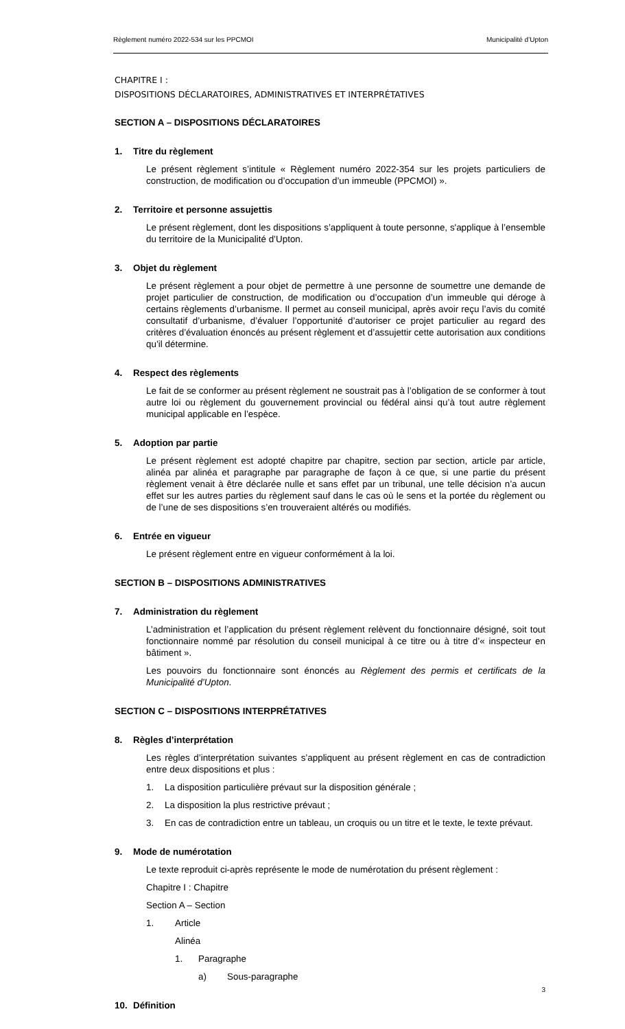Règlement numéro 2022-534 sur les PPCMOI Municipalité d’Upton
CHAPITRE I :
DISPOSITIONS DÉCLARATOIRES, ADMINISTRATIVES ET INTERPRÉTATIVES
SECTION A – DISPOSITIONS DÉCLARATOIRES
1. Titre du règlement
Le présent règlement s’intitule « Règlement numéro 2022-354 sur les projets particuliers de construction, de modification ou d’occupation d’un immeuble (PPCMOI) ».
2. Territoire et personne assujettis
Le présent règlement, dont les dispositions s’appliquent à toute personne, s'applique à l’ensemble du territoire de la Municipalité d’Upton.
3. Objet du règlement
Le présent règlement a pour objet de permettre à une personne de soumettre une demande de projet particulier de construction, de modification ou d’occupation d’un immeuble qui déroge à certains règlements d’urbanisme. Il permet au conseil municipal, après avoir reçu l’avis du comité consultatif d’urbanisme, d’évaluer l’opportunité d’autoriser ce projet particulier au regard des critères d’évaluation énoncés au présent règlement et d’assujettir cette autorisation aux conditions qu’il détermine.
4. Respect des règlements
Le fait de se conformer au présent règlement ne soustrait pas à l’obligation de se conformer à tout autre loi ou règlement du gouvernement provincial ou fédéral ainsi qu’à tout autre règlement municipal applicable en l’espèce.
5. Adoption par partie
Le présent règlement est adopté chapitre par chapitre, section par section, article par article, alinéa par alinéa et paragraphe par paragraphe de façon à ce que, si une partie du présent règlement venait à être déclarée nulle et sans effet par un tribunal, une telle décision n’a aucun effet sur les autres parties du règlement sauf dans le cas où le sens et la portée du règlement ou de l’une de ses dispositions s’en trouveraient altérés ou modifiés.
6. Entrée en vigueur
Le présent règlement entre en vigueur conformément à la loi.
SECTION B – DISPOSITIONS ADMINISTRATIVES
7. Administration du règlement
L’administration et l’application du présent règlement relèvent du fonctionnaire désigné, soit tout fonctionnaire nommé par résolution du conseil municipal à ce titre ou à titre d’« inspecteur en bâtiment ».
Les pouvoirs du fonctionnaire sont énoncés au Règlement des permis et certificats de la Municipalité d’Upton.
SECTION C – DISPOSITIONS INTERPRÉTATIVES
8. Règles d’interprétation
Les règles d’interprétation suivantes s’appliquent au présent règlement en cas de contradiction entre deux dispositions et plus :
1. La disposition particulière prévaut sur la disposition générale ;
2. La disposition la plus restrictive prévaut ;
3. En cas de contradiction entre un tableau, un croquis ou un titre et le texte, le texte prévaut.
9. Mode de numérotation
Le texte reproduit ci-après représente le mode de numérotation du présent règlement :
Chapitre I : Chapitre
Section A – Section
1. Article
Alinéa
1. Paragraphe
a) Sous-paragraphe
10. Définition
3